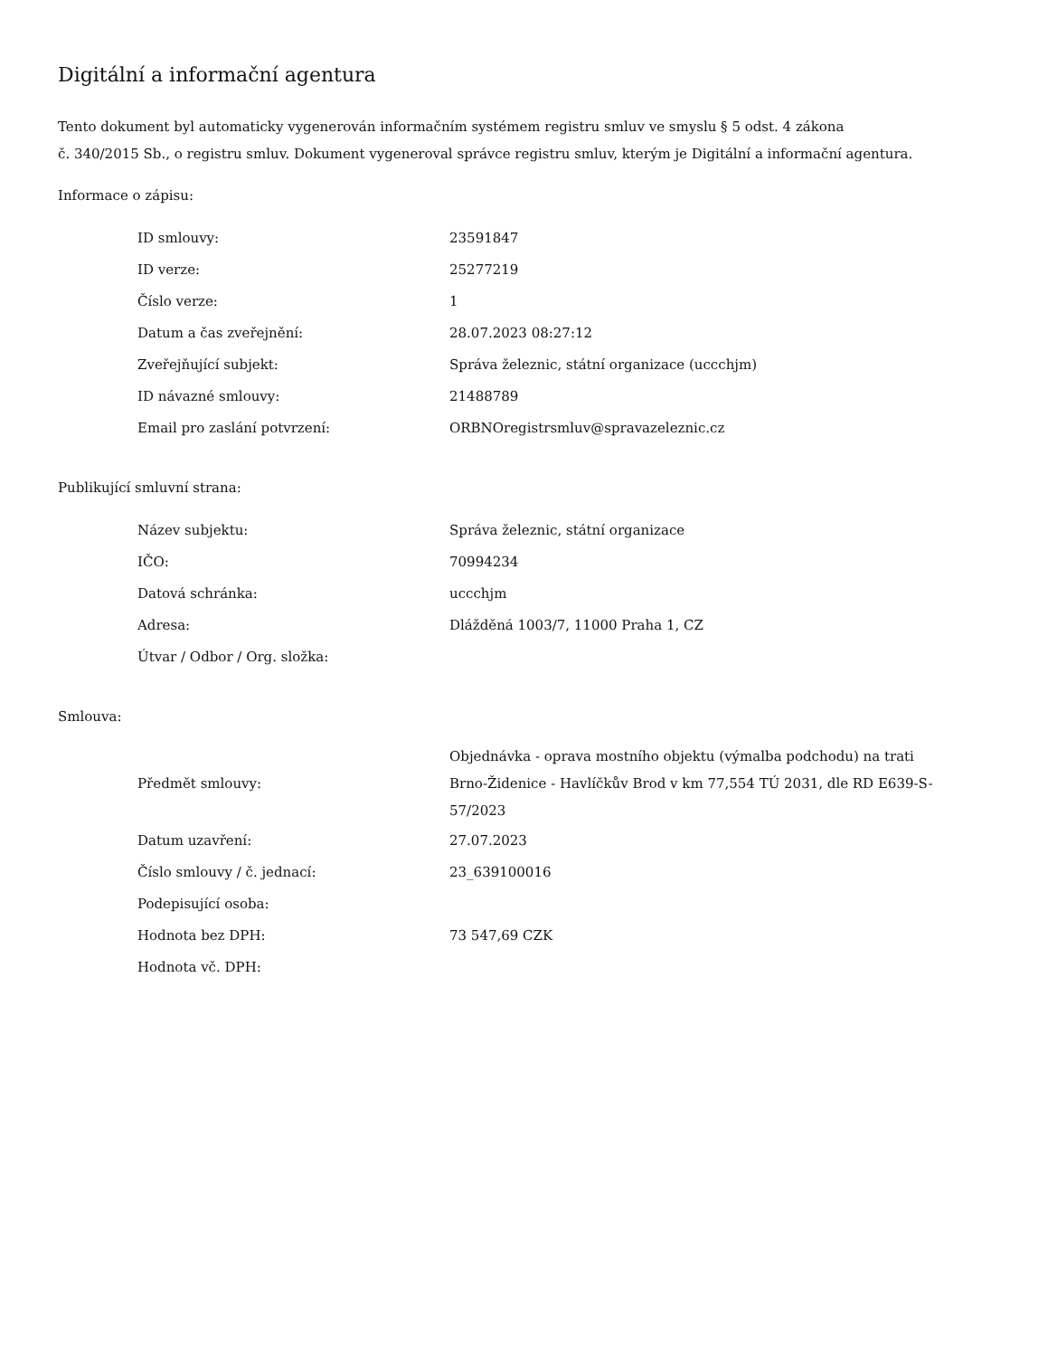Digitální a informační agentura
Tento dokument byl automaticky vygenerován informačním systémem registru smluv ve smyslu § 5 odst. 4 zákona
č. 340/2015 Sb., o registru smluv. Dokument vygeneroval správce registru smluv, kterým je Digitální a informační agentura.
Informace o zápisu:
| ID smlouvy: | 23591847 |
| ID verze: | 25277219 |
| Číslo verze: | 1 |
| Datum a čas zveřejnění: | 28.07.2023 08:27:12 |
| Zveřejňující subjekt: | Správa železnic, státní organizace (uccchjm) |
| ID návazné smlouvy: | 21488789 |
| Email pro zaslání potvrzení: | ORBNOregistrsmluv@spravazeleznic.cz |
Publikující smluvní strana:
| Název subjektu: | Správa železnic, státní organizace |
| IČO: | 70994234 |
| Datová schránka: | uccchjm |
| Adresa: | Dlážděná 1003/7, 11000 Praha 1, CZ |
| Útvar / Odbor / Org. složka: | |
Smlouva:
| Předmět smlouvy: | Objednávka - oprava mostního objektu (výmalba podchodu) na trati Brno-Židenice - Havlíčkův Brod v km 77,554 TÚ 2031, dle RD E639-S-57/2023 |
| Datum uzavření: | 27.07.2023 |
| Číslo smlouvy / č. jednací: | 23_639100016 |
| Podepisující osoba: | |
| Hodnota bez DPH: | 73 547,69 CZK |
| Hodnota vč. DPH: | |